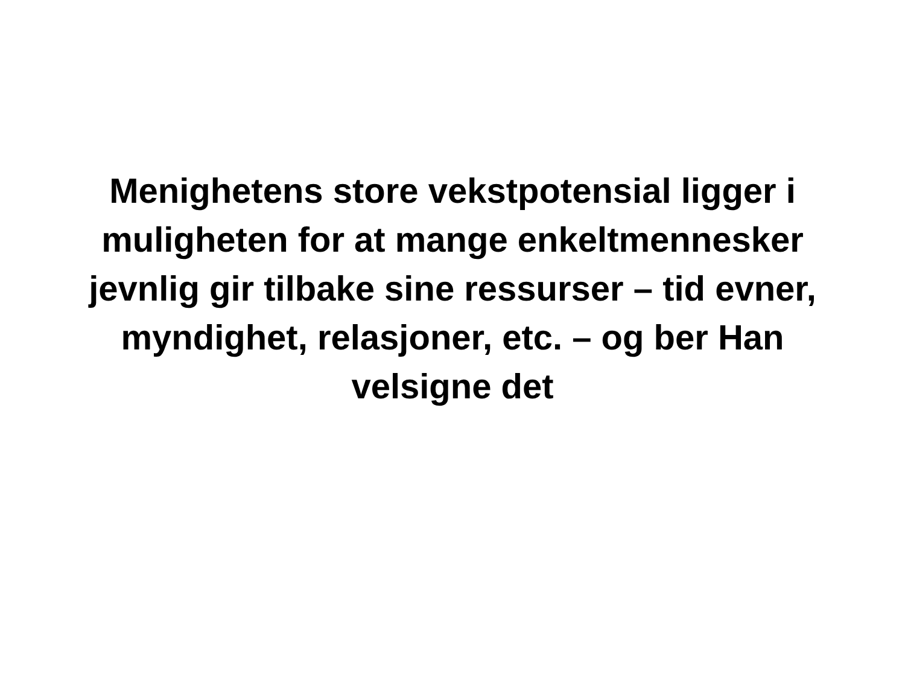Menighetens store vekstpotensial ligger i muligheten for at mange enkeltmennesker jevnlig gir tilbake sine ressurser – tid evner, myndighet, relasjoner, etc. – og ber Han velsigne det